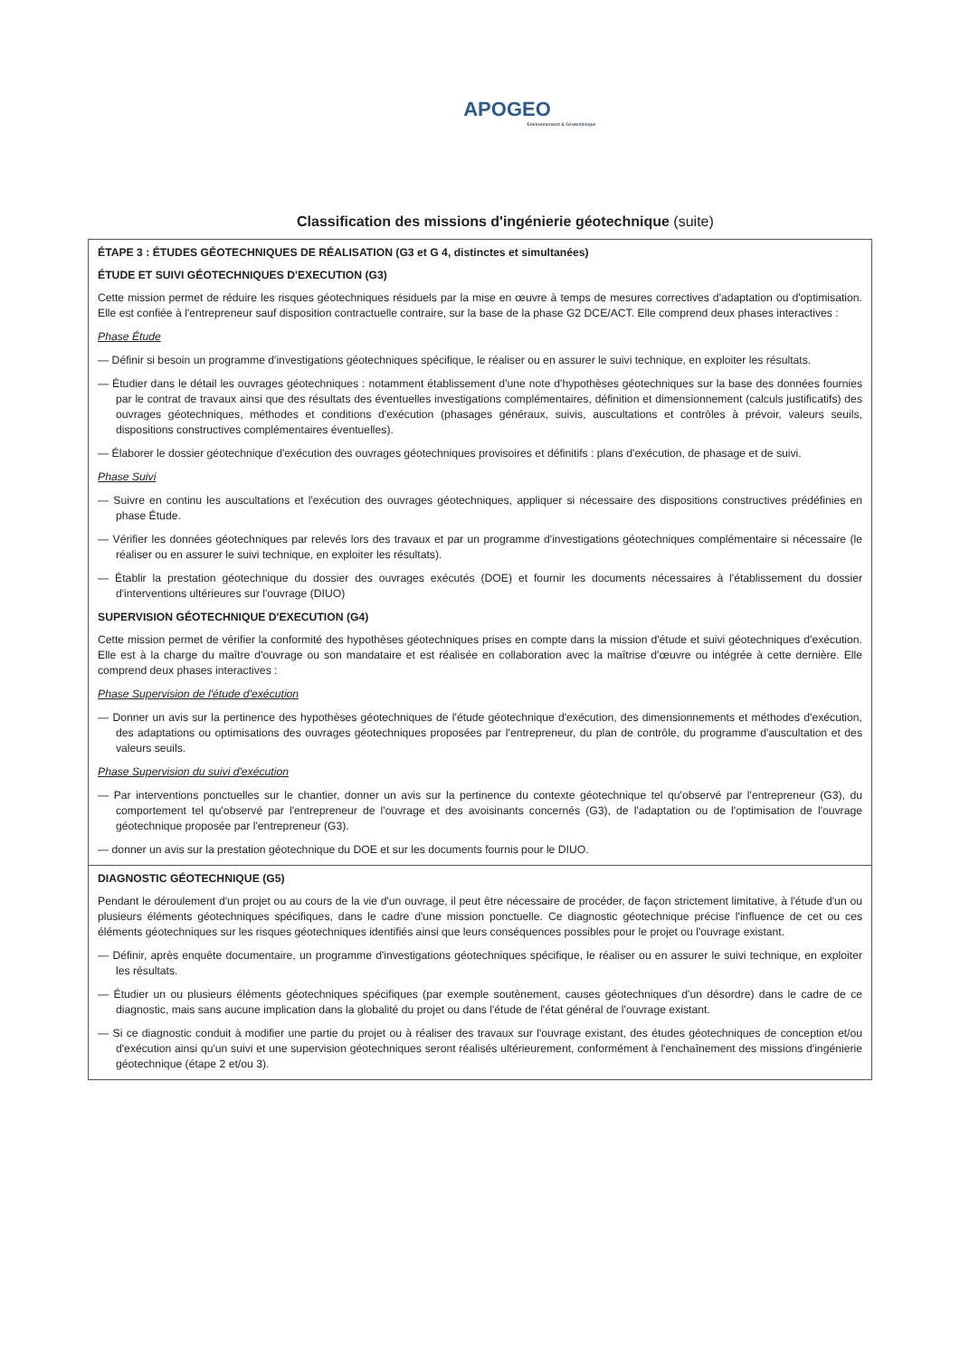APOGEO Environnement & Géotechnique
Classification des missions d'ingénierie géotechnique (suite)
ÉTAPE 3 : ÉTUDES GÉOTECHNIQUES DE RÉALISATION (G3 et G 4, distinctes et simultanées)
ÉTUDE ET SUIVI GÉOTECHNIQUES D'EXECUTION (G3)
Cette mission permet de réduire les risques géotechniques résiduels par la mise en œuvre à temps de mesures correctives d'adaptation ou d'optimisation. Elle est confiée à l'entrepreneur sauf disposition contractuelle contraire, sur la base de la phase G2 DCE/ACT. Elle comprend deux phases interactives :
Phase Étude
— Définir si besoin un programme d'investigations géotechniques spécifique, le réaliser ou en assurer le suivi technique, en exploiter les résultats.
— Étudier dans le détail les ouvrages géotechniques : notamment établissement d'une note d'hypothèses géotechniques sur la base des données fournies par le contrat de travaux ainsi que des résultats des éventuelles investigations complémentaires, définition et dimensionnement (calculs justificatifs) des ouvrages géotechniques, méthodes et conditions d'exécution (phasages généraux, suivis, auscultations et contrôles à prévoir, valeurs seuils, dispositions constructives complémentaires éventuelles).
— Élaborer le dossier géotechnique d'exécution des ouvrages géotechniques provisoires et définitifs : plans d'exécution, de phasage et de suivi.
Phase Suivi
— Suivre en continu les auscultations et l'exécution des ouvrages géotechniques, appliquer si nécessaire des dispositions constructives prédéfinies en phase Étude.
— Vérifier les données géotechniques par relevés lors des travaux et par un programme d'investigations géotechniques complémentaire si nécessaire (le réaliser ou en assurer le suivi technique, en exploiter les résultats).
— Établir la prestation géotechnique du dossier des ouvrages exécutés (DOE) et fournir les documents nécessaires à l'établissement du dossier d'interventions ultérieures sur l'ouvrage (DIUO)
SUPERVISION GÉOTECHNIQUE D'EXECUTION (G4)
Cette mission permet de vérifier la conformité des hypothèses géotechniques prises en compte dans la mission d'étude et suivi géotechniques d'exécution. Elle est à la charge du maître d'ouvrage ou son mandataire et est réalisée en collaboration avec la maîtrise d'œuvre ou intégrée à cette dernière. Elle comprend deux phases interactives :
Phase Supervision de l'étude d'exécution
— Donner un avis sur la pertinence des hypothèses géotechniques de l'étude géotechnique d'exécution, des dimensionnements et méthodes d'exécution, des adaptations ou optimisations des ouvrages géotechniques proposées par l'entrepreneur, du plan de contrôle, du programme d'auscultation et des valeurs seuils.
Phase Supervision du suivi d'exécution
— Par interventions ponctuelles sur le chantier, donner un avis sur la pertinence du contexte géotechnique tel qu'observé par l'entrepreneur (G3), du comportement tel qu'observé par l'entrepreneur de l'ouvrage et des avoisinants concernés (G3), de l'adaptation ou de l'optimisation de l'ouvrage géotechnique proposée par l'entrepreneur (G3).
— donner un avis sur la prestation géotechnique du DOE et sur les documents fournis pour le DIUO.
DIAGNOSTIC GÉOTECHNIQUE (G5)
Pendant le déroulement d'un projet ou au cours de la vie d'un ouvrage, il peut être nécessaire de procéder, de façon strictement limitative, à l'étude d'un ou plusieurs éléments géotechniques spécifiques, dans le cadre d'une mission ponctuelle. Ce diagnostic géotechnique précise l'influence de cet ou ces éléments géotechniques sur les risques géotechniques identifiés ainsi que leurs conséquences possibles pour le projet ou l'ouvrage existant.
— Définir, après enquête documentaire, un programme d'investigations géotechniques spécifique, le réaliser ou en assurer le suivi technique, en exploiter les résultats.
— Étudier un ou plusieurs éléments géotechniques spécifiques (par exemple soutènement, causes géotechniques d'un désordre) dans le cadre de ce diagnostic, mais sans aucune implication dans la globalité du projet ou dans l'étude de l'état général de l'ouvrage existant.
— Si ce diagnostic conduit à modifier une partie du projet ou à réaliser des travaux sur l'ouvrage existant, des études géotechniques de conception et/ou d'exécution ainsi qu'un suivi et une supervision géotechniques seront réalisés ultérieurement, conformément à l'enchaînement des missions d'ingénierie géotechnique (étape 2 et/ou 3).